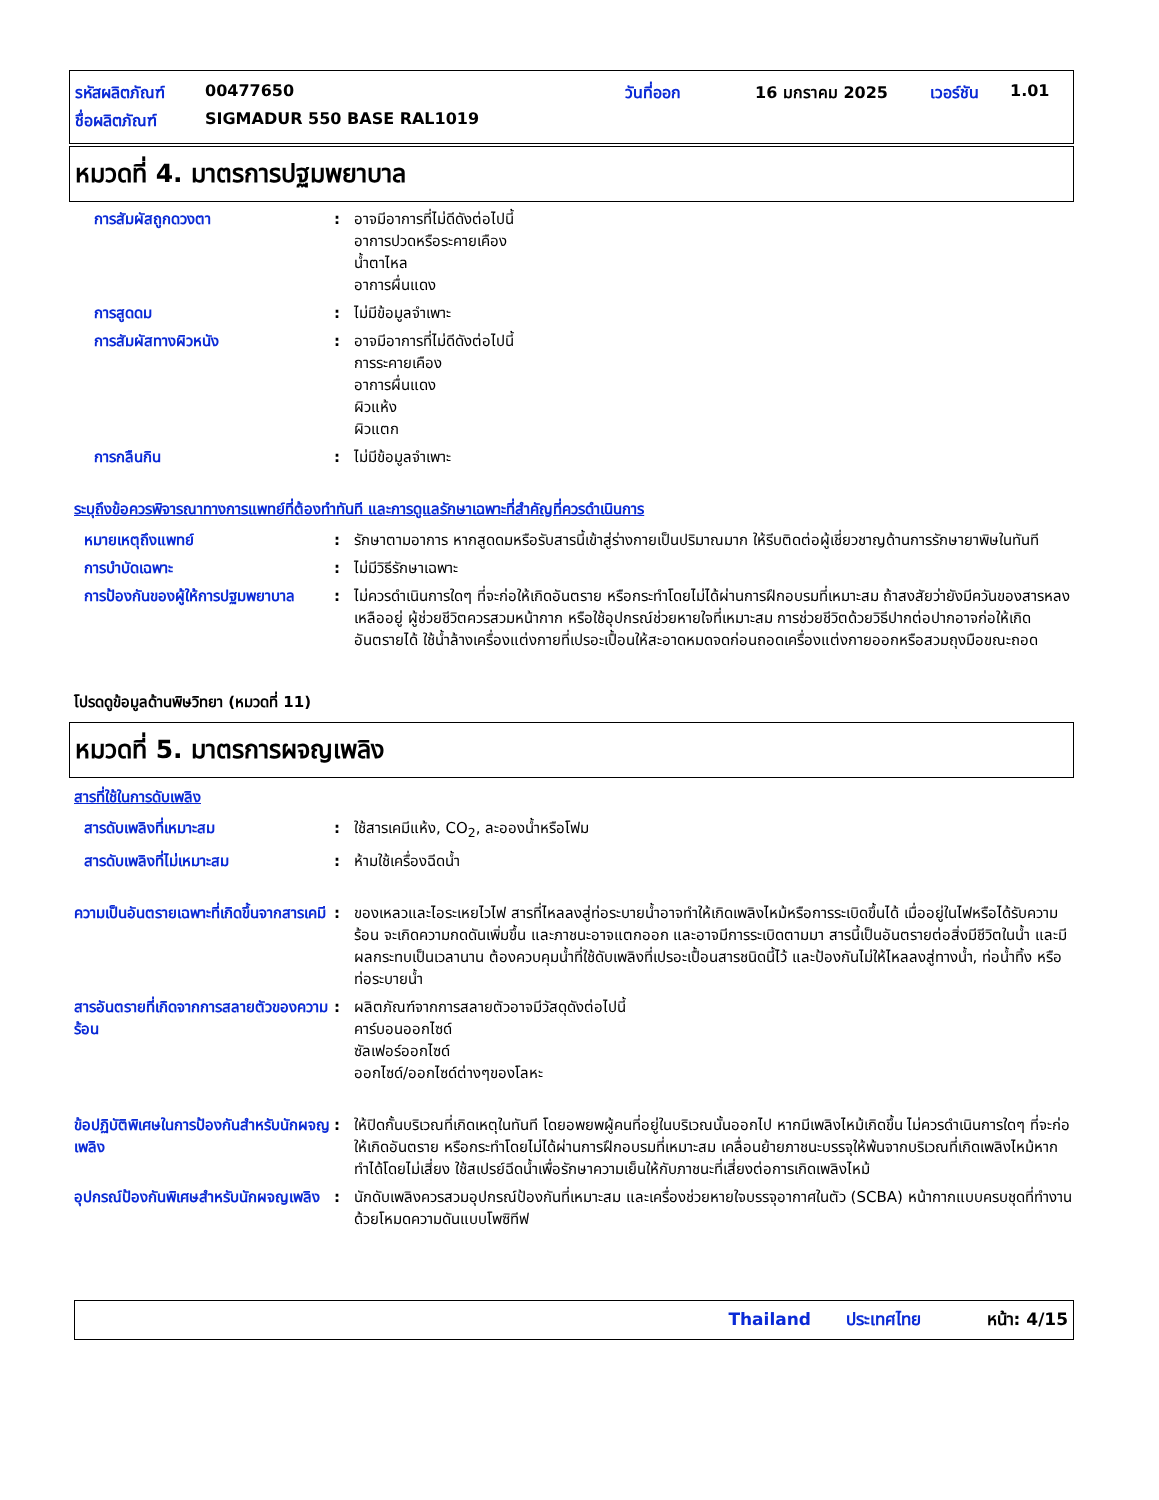รหัสผลิตภัณฑ์ 00477650 วันที่ออก 16 มกราคม 2025 เวอร์ชัน 1.01
ชื่อผลิตภัณฑ์ SIGMADUR 550 BASE RAL1019
หมวดที่ 4. มาตรการปฐมพยาบาล
การสัมผัสถูกดวงตา : อาจมีอาการที่ไม่ดีดังต่อไปนี้
อาการปวดหรือระคายเคือง
น้ำตาไหล
อาการผื่นแดง
การสูดดม : ไม่มีข้อมูลจำเพาะ
การสัมผัสทางผิวหนัง : อาจมีอาการที่ไม่ดีดังต่อไปนี้
การระคายเคือง
อาการผื่นแดง
ผิวแห้ง
ผิวแตก
การกลืนกิน : ไม่มีข้อมูลจำเพาะ
ระบุถึงข้อควรพิจารณาทางการแพทย์ที่ต้องทำทันที และการดูแลรักษาเฉพาะที่สำคัญที่ควรดำเนินการ
หมายเหตุถึงแพทย์ : รักษาตามอาการ หากสูดดมหรือรับสารนี้เข้าสู่ร่างกายเป็นปริมาณมาก ให้รีบติดต่อผู้เชี่ยวชาญด้านการรักษายาพิษในทันที
การบำบัดเฉพาะ : ไม่มีวิธีรักษาเฉพาะ
การป้องกันของผู้ให้การปฐมพยาบาล
: ไม่ควรดำเนินการใดๆ ที่จะก่อให้เกิดอันตราย หรือกระทำโดยไม่ได้ผ่านการฝึกอบรมที่เหมาะสม ถ้าสงสัยว่ายังมีควันของสารหลงเหลืออยู่ ผู้ช่วยชีวิตควรสวมหน้ากาก หรือใช้อุปกรณ์ช่วยหายใจที่เหมาะสม การช่วยชีวิตด้วยวิธีปากต่อปากอาจก่อให้เกิดอันตรายได้ ใช้น้ำล้างเครื่องแต่งกายที่เปรอะเปื้อนให้สะอาดหมดจดก่อนถอดเครื่องแต่งกายออกหรือสวมถุงมือขณะถอด
โปรดดูข้อมูลด้านพิษวิทยา (หมวดที่ 11)
หมวดที่ 5. มาตรการผจญเพลิง
สารที่ใช้ในการดับเพลิง
สารดับเพลิงที่เหมาะสม : ใช้สารเคมีแห้ง, CO<sub>2</sub>, ละอองน้ำหรือโฟม
สารดับเพลิงที่ไม่เหมาะสม : ห้ามใช้เครื่องฉีดน้ำ
ความเป็นอันตรายเฉพาะที่เกิดขึ้นจากสารเคมี
: ของเหลวและไอระเหยไวไฟ สารที่ไหลลงสู่ท่อระบายน้ำอาจทำให้เกิดเพลิงไหม้หรือการระเบิดขึ้นได้ เมื่ออยู่ในไฟหรือได้รับความร้อน จะเกิดความกดดันเพิ่มขึ้น และภาชนะอาจแตกออก และอาจมีการระเบิดตามมา สารนี้เป็นอันตรายต่อสิ่งมีชีวิตในน้ำ และมีผลกระทบเป็นเวลานาน ต้องควบคุมน้ำที่ใช้ดับเพลิงที่เปรอะเปื้อนสารชนิดนี้ไว้ และป้องกันไม่ให้ไหลลงสู่ทางน้ำ, ท่อน้ำทิ้ง หรือท่อระบายน้ำ
สารอันตรายที่เกิดจากการสลายตัวของความร้อน
: ผลิตภัณฑ์จากการสลายตัวอาจมีวัสดุดังต่อไปนี้
คาร์บอนออกไซด์
ซัลเฟอร์ออกไซด์
ออกไซด์/ออกไซด์ต่างๆของโลหะ
ข้อปฏิบัติพิเศษในการป้องกันสำหรับนักผจญเพลิง
: ให้ปิดกั้นบริเวณที่เกิดเหตุในทันที โดยอพยพผู้คนที่อยู่ในบริเวณนั้นออกไป หากมีเพลิงไหม้เกิดขึ้น ไม่ควรดำเนินการใดๆ ที่จะก่อให้เกิดอันตราย หรือกระทำโดยไม่ได้ผ่านการฝึกอบรมที่เหมาะสม เคลื่อนย้ายภาชนะบรรจุให้พ้นจากบริเวณที่เกิดเพลิงไหม้หากทำได้โดยไม่เสี่ยง ใช้สเปรย์ฉีดน้ำเพื่อรักษาความเย็นให้กับภาชนะที่เสี่ยงต่อการเกิดเพลิงไหม้
อุปกรณ์ป้องกันพิเศษสำหรับนักผจญเพลิง
: นักดับเพลิงควรสวมอุปกรณ์ป้องกันที่เหมาะสม และเครื่องช่วยหายใจบรรจุอากาศในตัว (SCBA) หน้ากากแบบครบชุดที่ทำงานด้วยโหมดความดันแบบโพซิทีฟ
Thailand ประเทศไทย หน้า: 4/15